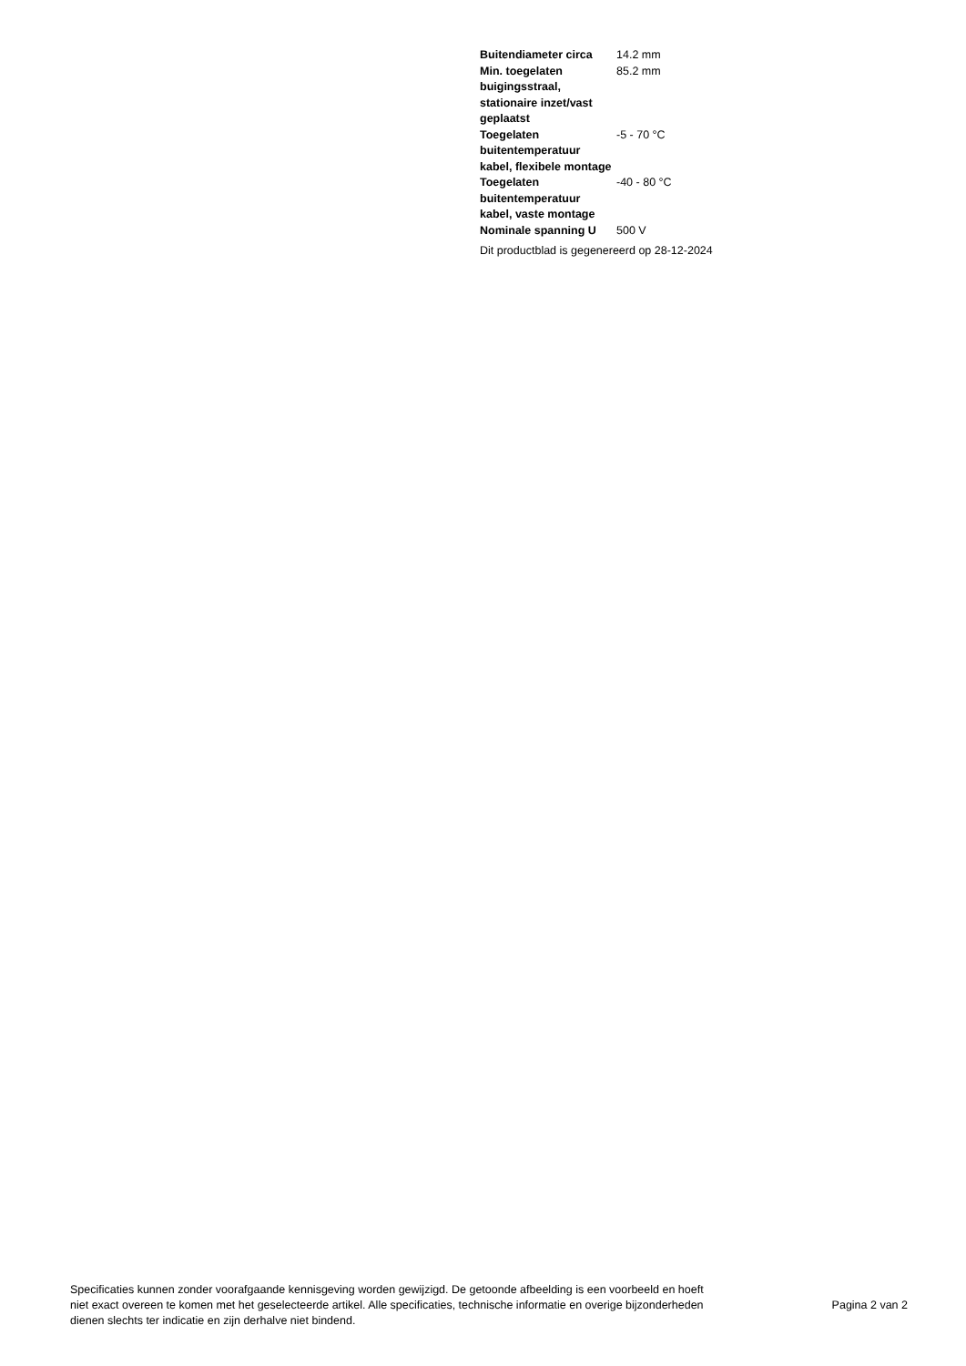| Buitendiameter circa | 14.2 mm |
| Min. toegelaten buigingsstraal, stationaire inzet/vast geplaatst | 85.2 mm |
| Toegelaten buitentemperatuur kabel, flexibele montage | -5 - 70 °C |
| Toegelaten buitentemperatuur kabel, vaste montage | -40 - 80 °C |
| Nominale spanning U | 500 V |
Dit productblad is gegenereerd op 28-12-2024
Specificaties kunnen zonder voorafgaande kennisgeving worden gewijzigd. De getoonde afbeelding is een voorbeeld en hoeft niet exact overeen te komen met het geselecteerde artikel. Alle specificaties, technische informatie en overige bijzonderheden dienen slechts ter indicatie en zijn derhalve niet bindend.
Pagina 2 van 2